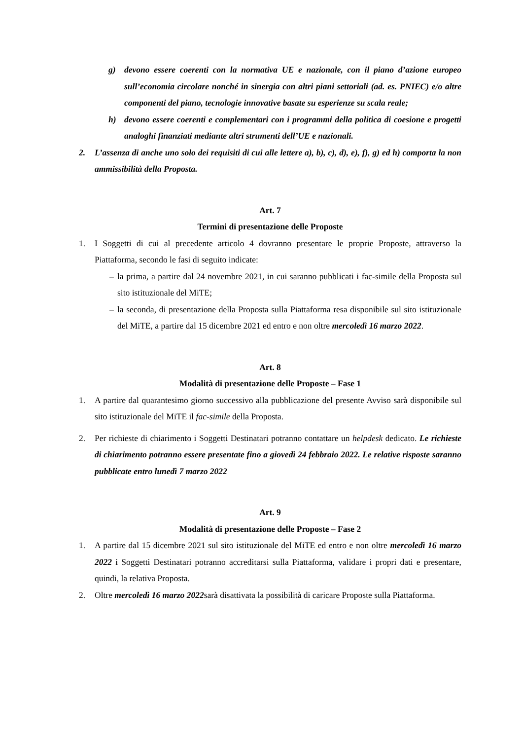g) devono essere coerenti con la normativa UE e nazionale, con il piano d’azione europeo sull’economia circolare nonché in sinergia con altri piani settoriali (ad. es. PNIEC) e/o altre componenti del piano, tecnologie innovative basate su esperienze su scala reale;
h) devono essere coerenti e complementari con i programmi della politica di coesione e progetti analoghi finanziati mediante altri strumenti dell’UE e nazionali.
2. L’assenza di anche uno solo dei requisiti di cui alle lettere a), b), c), d), e), f), g) ed h) comporta la non ammissibilità della Proposta.
Art. 7
Termini di presentazione delle Proposte
1. I Soggetti di cui al precedente articolo 4 dovranno presentare le proprie Proposte, attraverso la Piattaforma, secondo le fasi di seguito indicate:
– la prima, a partire dal 24 novembre 2021, in cui saranno pubblicati i fac-simile della Proposta sul sito istituzionale del MiTE;
– la seconda, di presentazione della Proposta sulla Piattaforma resa disponibile sul sito istituzionale del MiTE, a partire dal 15 dicembre 2021 ed entro e non oltre mercoledì 16 marzo 2022.
Art. 8
Modalità di presentazione delle Proposte – Fase 1
1. A partire dal quarantesimo giorno successivo alla pubblicazione del presente Avviso sarà disponibile sul sito istituzionale del MiTE il fac-simile della Proposta.
2. Per richieste di chiarimento i Soggetti Destinatari potranno contattare un helpdesk dedicato. Le richieste di chiarimento potranno essere presentate fino a giovedì 24 febbraio 2022. Le relative risposte saranno pubblicate entro lunedì 7 marzo 2022
Art. 9
Modalità di presentazione delle Proposte – Fase 2
1. A partire dal 15 dicembre 2021 sul sito istituzionale del MiTE ed entro e non oltre mercoledì 16 marzo 2022 i Soggetti Destinatari potranno accreditarsi sulla Piattaforma, validare i propri dati e presentare, quindi, la relativa Proposta.
2. Oltre mercoledì 16 marzo 2022sarà disattivata la possibilità di caricare Proposte sulla Piattaforma.